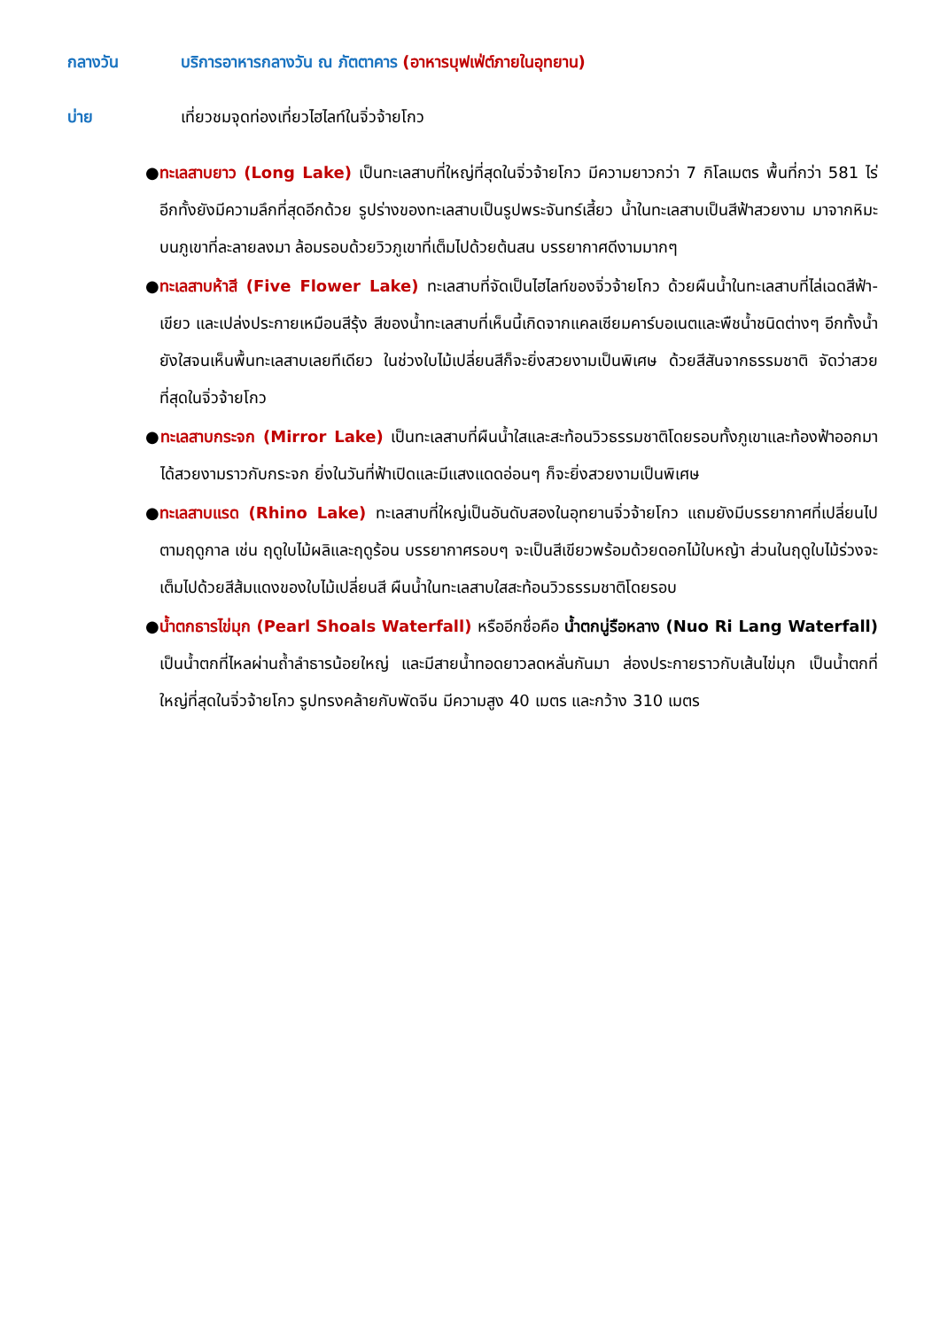กลางวัน บริการอาหารกลางวัน ณ ภัตตาคาร (อาหารบุฟเฟ่ต์ภายในอุทยาน)
บ่าย เที่ยวชมจุดท่องเที่ยวไฮไลท์ในจิ่วจ้ายโกว
● ทะเลสาบยาว (Long Lake) เป็นทะเลสาบที่ใหญ่ที่สุดในจิ่วจ้ายโกว มีความยาวกว่า 7 กิโลเมตร พื้นที่กว่า 581 ไร่ อีกทั้งยังมีความลึกที่สุดอีกด้วย รูปร่างของทะเลสาบเป็นรูปพระจันทร์เสี้ยว น้ำในทะเลสาบเป็นสีฟ้าสวยงาม มาจากหิมะบนภูเขาที่ละลายลงมา ล้อมรอบด้วยวิวภูเขาที่เต็มไปด้วยต้นสน บรรยากาศดีงามมากๆ
● ทะเลสาบห้าสี (Five Flower Lake) ทะเลสาบที่จัดเป็นไฮไลท์ของจิ่วจ้ายโกว ด้วยผืนน้ำในทะเลสาบที่ไล่เฉดสีฟ้า-เขียว และเปล่งประกายเหมือนสีรุ้ง สีของน้ำทะเลสาบที่เห็นนี้เกิดจากแคลเซียมคาร์บอเนตและพืชน้ำชนิดต่างๆ อีกทั้งน้ำยังใสจนเห็นพื้นทะเลสาบเลยทีเดียว ในช่วงใบไม้เปลี่ยนสีก็จะยิ่งสวยงามเป็นพิเศษ ด้วยสีสันจากธรรมชาติ จัดว่าสวยที่สุดในจิ่วจ้ายโกว
● ทะเลสาบกระจก (Mirror Lake) เป็นทะเลสาบที่ผืนน้ำใสและสะท้อนวิวธรรมชาติโดยรอบทั้งภูเขาและท้องฟ้าออกมาได้สวยงามราวกับกระจก ยิ่งในวันที่ฟ้าเปิดและมีแสงแดดอ่อนๆ ก็จะยิ่งสวยงามเป็นพิเศษ
● ทะเลสาบแรด (Rhino Lake) ทะเลสาบที่ใหญ่เป็นอันดับสองในอุทยานจิ่วจ้ายโกว แถมยังมีบรรยากาศที่เปลี่ยนไปตามฤดูกาล เช่น ฤดูใบไม้ผลิและฤดูร้อน บรรยากาศรอบๆ จะเป็นสีเขียวพร้อมด้วยดอกไม้ใบหญ้า ส่วนในฤดูใบไม้ร่วงจะเต็มไปด้วยสีส้มแดงของใบไม้เปลี่ยนสี ผืนน้ำในทะเลสาบใสสะท้อนวิวธรรมชาติโดยรอบ
● น้ำตกธารไข่มุก (Pearl Shoals Waterfall) หรืออีกชื่อคือ น้ำตกนู่รือหลาง (Nuo Ri Lang Waterfall) เป็นน้ำตกที่ไหลผ่านถ้ำลำธารน้อยใหญ่ และมีสายน้ำทอดยาวลดหลั่นกันมา ส่องประกายราวกับเส้นไข่มุก เป็นน้ำตกที่ใหญ่ที่สุดในจิ่วจ้ายโกว รูปทรงคล้ายกับพัดจีน มีความสูง 40 เมตร และกว้าง 310 เมตร